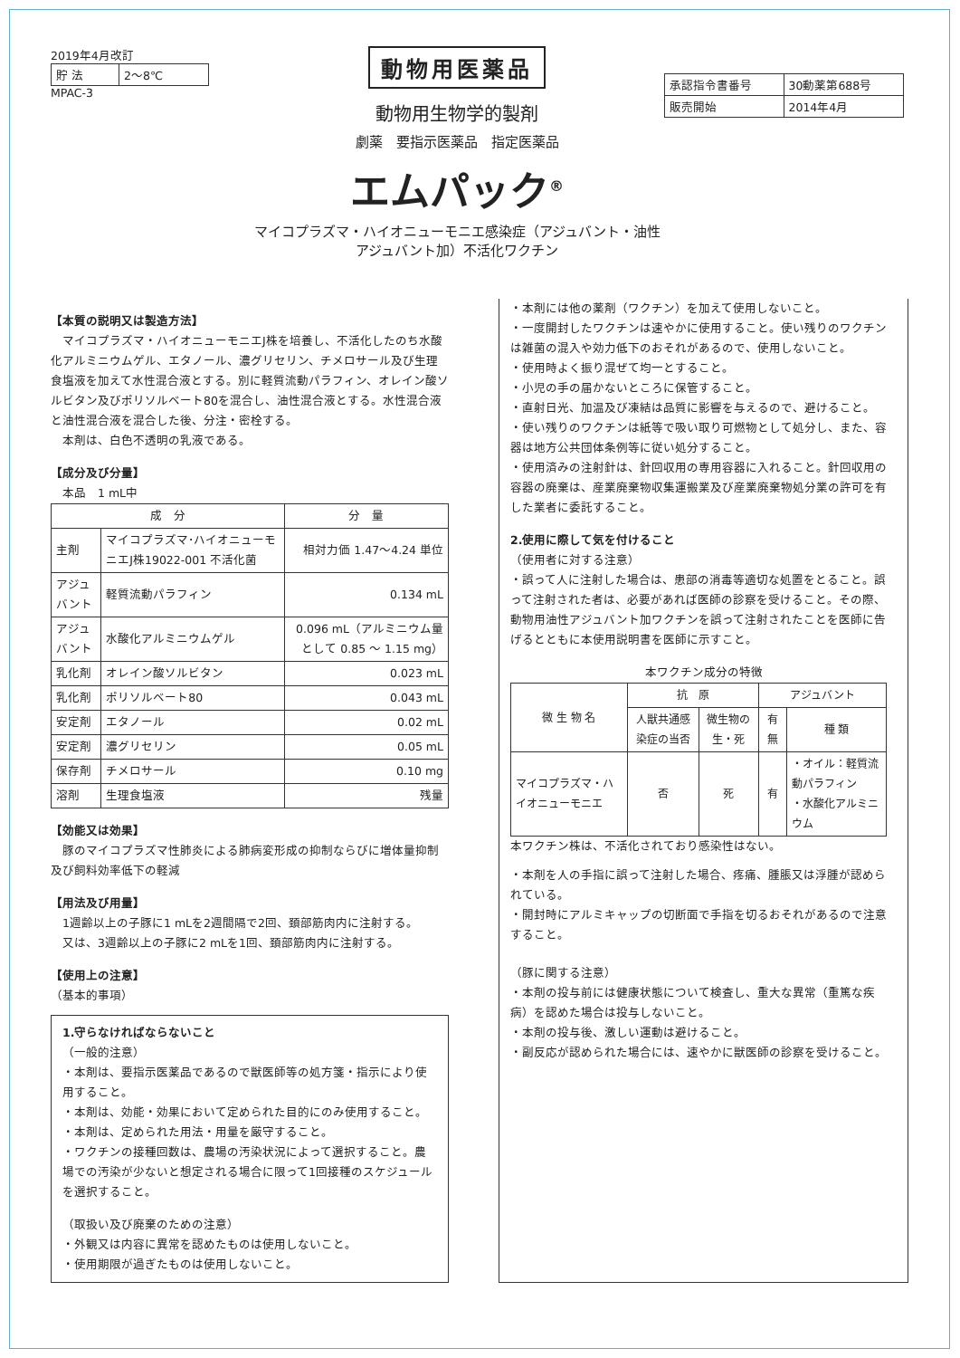2019年4月改訂
| 貯 法 | 2～8℃ |
MPAC-3
動物用医薬品
動物用生物学的製剤
劇薬　要指示医薬品　指定医薬品
エムパック<sup>®</sup>
マイコプラズマ・ハイオニューモニエ感染症（アジュバント・油性アジュバント加）不活化ワクチン
| 承認指令書番号 | 30動薬第688号 |
| 販売開始 | 2014年4月 |
【本質の説明又は製造方法】
　マイコプラズマ・ハイオニューモニエJ株を培養し、不活化したのち水酸化アルミニウムゲル、エタノール、濃グリセリン、チメロサール及び生理食塩液を加えて水性混合液とする。別に軽質流動パラフィン、オレイン酸ソルビタン及びポリソルベート80を混合し、油性混合液とする。水性混合液と油性混合液を混合した後、分注・密栓する。
　本剤は、白色不透明の乳液である。
【成分及び分量】
　本品　1 mL中
| 成 分 | | 分 量 |
| --- | --- | --- |
| 主剤 | マイコプラズマ･ハイオニューモニエJ株19022-001 不活化菌 | 相対力価 1.47～4.24 単位 |
| アジュバント | 軽質流動パラフィン | 0.134 mL |
| アジュバント | 水酸化アルミニウムゲル | 0.096 mL（アルミニウム量として 0.85 ～ 1.15 mg） |
| 乳化剤 | オレイン酸ソルビタン | 0.023 mL |
| 乳化剤 | ポリソルベート80 | 0.043 mL |
| 安定剤 | エタノール | 0.02 mL |
| 安定剤 | 濃グリセリン | 0.05 mL |
| 保存剤 | チメロサール | 0.10 mg |
| 溶剤 | 生理食塩液 | 残量 |
【効能又は効果】
　豚のマイコプラズマ性肺炎による肺病変形成の抑制ならびに増体量抑制及び飼料効率低下の軽減
【用法及び用量】
　1週齢以上の子豚に1 mLを2週間隔で2回、頚部筋肉内に注射する。
　又は、3週齢以上の子豚に2 mLを1回、頚部筋肉内に注射する。
【使用上の注意】
（基本的事項）
1.守らなければならないこと
（一般的注意）
・本剤は、要指示医薬品であるので獣医師等の処方箋・指示により使用すること。
・本剤は、効能・効果において定められた目的にのみ使用すること。
・本剤は、定められた用法・用量を厳守すること。
・ワクチンの接種回数は、農場の汚染状況によって選択すること。農場での汚染が少ないと想定される場合に限って1回接種のスケジュールを選択すること。
（取扱い及び廃棄のための注意）
・外観又は内容に異常を認めたものは使用しないこと。
・使用期限が過ぎたものは使用しないこと。
・本剤には他の薬剤（ワクチン）を加えて使用しないこと。
・一度開封したワクチンは速やかに使用すること。使い残りのワクチンは雑菌の混入や効力低下のおそれがあるので、使用しないこと。
・使用時よく振り混ぜて均一とすること。
・小児の手の届かないところに保管すること。
・直射日光、加温及び凍結は品質に影響を与えるので、避けること。
・使い残りのワクチンは紙等で吸い取り可燃物として処分し、また、容器は地方公共団体条例等に従い処分すること。
・使用済みの注射針は、針回収用の専用容器に入れること。針回収用の容器の廃棄は、産業廃棄物収集運搬業及び産業廃棄物処分業の許可を有した業者に委託すること。
2.使用に際して気を付けること
（使用者に対する注意）
・誤って人に注射した場合は、患部の消毒等適切な処置をとること。誤って注射された者は、必要があれば医師の診察を受けること。その際、動物用油性アジュバント加ワクチンを誤って注射されたことを医師に告げるとともに本使用説明書を医師に示すこと。
本ワクチン成分の特徴
| 微 生 物 名 | 抗 原 | | アジュバント | |
| | 人獣共通感染症の当否 | 微生物の生・死 | 有 無 | 種 類 |
| マイコプラズマ・ハイオニューモニエ | 否 | 死 | 有 | ・オイル：軽質流動パラフィン ・水酸化アルミニウム |
本ワクチン株は、不活化されており感染性はない。
・本剤を人の手指に誤って注射した場合、疼痛、腫脹又は浮腫が認められている。
・開封時にアルミキャップの切断面で手指を切るおそれがあるので注意すること。
（豚に関する注意）
・本剤の投与前には健康状態について検査し、重大な異常（重篤な疾病）を認めた場合は投与しないこと。
・本剤の投与後、激しい運動は避けること。
・副反応が認められた場合には、速やかに獣医師の診察を受けること。